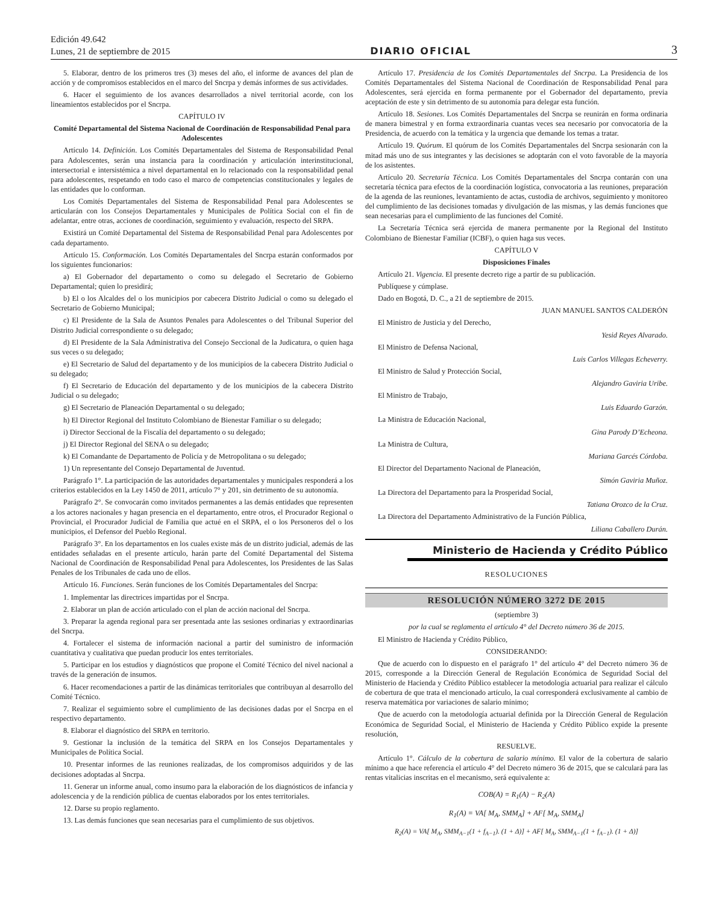Edición 49.642
Lunes, 21 de septiembre de 2015
DIARIO OFICIAL
3
5. Elaborar, dentro de los primeros tres (3) meses del año, el informe de avances del plan de acción y de compromisos establecidos en el marco del Sncrpa y demás informes de sus actividades.
6. Hacer el seguimiento de los avances desarrollados a nivel territorial acorde, con los lineamientos establecidos por el Sncrpa.
CAPÍTULO IV
Comité Departamental del Sistema Nacional de Coordinación de Responsabilidad Penal para Adolescentes
Artículo 14. Definición. Los Comités Departamentales del Sistema de Responsabilidad Penal para Adolescentes, serán una instancia para la coordinación y articulación interinstitucional, intersectorial e intersistémica a nivel departamental en lo relacionado con la responsabilidad penal para adolescentes, respetando en todo caso el marco de competencias constitucionales y legales de las entidades que lo conforman.
Los Comités Departamentales del Sistema de Responsabilidad Penal para Adolescentes se articularán con los Consejos Departamentales y Municipales de Política Social con el fin de adelantar, entre otras, acciones de coordinación, seguimiento y evaluación, respecto del SRPA.
Existirá un Comité Departamental del Sistema de Responsabilidad Penal para Adolescentes por cada departamento.
Artículo 15. Conformación. Los Comités Departamentales del Sncrpa estarán conformados por los siguientes funcionarios:
a) El Gobernador del departamento o como su delegado el Secretario de Gobierno Departamental; quien lo presidirá;
b) El o los Alcaldes del o los municipios por cabecera Distrito Judicial o como su delegado el Secretario de Gobierno Municipal;
c) El Presidente de la Sala de Asuntos Penales para Adolescentes o del Tribunal Superior del Distrito Judicial correspondiente o su delegado;
d) El Presidente de la Sala Administrativa del Consejo Seccional de la Judicatura, o quien haga sus veces o su delegado;
e) El Secretario de Salud del departamento y de los municipios de la cabecera Distrito Judicial o su delegado;
f) El Secretario de Educación del departamento y de los municipios de la cabecera Distrito Judicial o su delegado;
g) El Secretario de Planeación Departamental o su delegado;
h) El Director Regional del Instituto Colombiano de Bienestar Familiar o su delegado;
i) Director Seccional de la Fiscalía del departamento o su delegado;
j) El Director Regional del SENA o su delegado;
k) El Comandante de Departamento de Policía y de Metropolitana o su delegado;
1) Un representante del Consejo Departamental de Juventud.
Parágrafo 1°. La participación de las autoridades departamentales y municipales responderá a los criterios establecidos en la Ley 1450 de 2011, artículo 7° y 201, sin detrimento de su autonomía.
Parágrafo 2°. Se convocarán como invitados permanentes a las demás entidades que representen a los actores nacionales y hagan presencia en el departamento, entre otros, el Procurador Regional o Provincial, el Procurador Judicial de Familia que actué en el SRPA, el o los Personeros del o los municipios, el Defensor del Pueblo Regional.
Parágrafo 3°. En los departamentos en los cuales existe más de un distrito judicial, además de las entidades señaladas en el presente artículo, harán parte del Comité Departamental del Sistema Nacional de Coordinación de Responsabilidad Penal para Adolescentes, los Presidentes de las Salas Penales de los Tribunales de cada uno de ellos.
Artículo 16. Funciones. Serán funciones de los Comités Departamentales del Sncrpa:
1. Implementar las directrices impartidas por el Sncrpa.
2. Elaborar un plan de acción articulado con el plan de acción nacional del Sncrpa.
3. Preparar la agenda regional para ser presentada ante las sesiones ordinarias y extraordinarias del Sncrpa.
4. Fortalecer el sistema de información nacional a partir del suministro de información cuantitativa y cualitativa que puedan producir los entes territoriales.
5. Participar en los estudios y diagnósticos que propone el Comité Técnico del nivel nacional a través de la generación de insumos.
6. Hacer recomendaciones a partir de las dinámicas territoriales que contribuyan al desarrollo del Comité Técnico.
7. Realizar el seguimiento sobre el cumplimiento de las decisiones dadas por el Sncrpa en el respectivo departamento.
8. Elaborar el diagnóstico del SRPA en territorio.
9. Gestionar la inclusión de la temática del SRPA en los Consejos Departamentales y Municipales de Política Social.
10. Presentar informes de las reuniones realizadas, de los compromisos adquiridos y de las decisiones adoptadas al Sncrpa.
11. Generar un informe anual, como insumo para la elaboración de los diagnósticos de infancia y adolescencia y de la rendición pública de cuentas elaborados por los entes territoriales.
12. Darse su propio reglamento.
13. Las demás funciones que sean necesarias para el cumplimiento de sus objetivos.
Artículo 17. Presidencia de los Comités Departamentales del Sncrpa. La Presidencia de los Comités Departamentales del Sistema Nacional de Coordinación de Responsabilidad Penal para Adolescentes, será ejercida en forma permanente por el Gobernador del departamento, previa aceptación de este y sin detrimento de su autonomía para delegar esta función.
Artículo 18. Sesiones. Los Comités Departamentales del Sncrpa se reunirán en forma ordinaria de manera bimestral y en forma extraordinaria cuantas veces sea necesario por convocatoria de la Presidencia, de acuerdo con la temática y la urgencia que demande los temas a tratar.
Artículo 19. Quórum. El quórum de los Comités Departamentales del Sncrpa sesionarán con la mitad más uno de sus integrantes y las decisiones se adoptarán con el voto favorable de la mayoría de los asistentes.
Artículo 20. Secretaría Técnica. Los Comités Departamentales del Sncrpa contarán con una secretaría técnica para efectos de la coordinación logística, convocatoria a las reuniones, preparación de la agenda de las reuniones, levantamiento de actas, custodia de archivos, seguimiento y monitoreo del cumplimiento de las decisiones tomadas y divulgación de las mismas, y las demás funciones que sean necesarias para el cumplimiento de las funciones del Comité.
La Secretaría Técnica será ejercida de manera permanente por la Regional del Instituto Colombiano de Bienestar Familiar (ICBF), o quien haga sus veces.
CAPÍTULO V
Disposiciones Finales
Artículo 21. Vigencia. El presente decreto rige a partir de su publicación.
Publíquese y cúmplase.
Dado en Bogotá, D. C., a 21 de septiembre de 2015.
JUAN MANUEL SANTOS CALDERÓN
El Ministro de Justicia y del Derecho,
Yesid Reyes Alvarado.
El Ministro de Defensa Nacional,
Luis Carlos Villegas Echeverry.
El Ministro de Salud y Protección Social,
Alejandro Gaviria Uribe.
El Ministro de Trabajo,
Luis Eduardo Garzón.
La Ministra de Educación Nacional,
Gina Parody D’Echeona.
La Ministra de Cultura,
Mariana Garcés Córdoba.
El Director del Departamento Nacional de Planeación,
Simón Gaviria Muñoz.
La Directora del Departamento para la Prosperidad Social,
Tatiana Orozco de la Cruz.
La Directora del Departamento Administrativo de la Función Pública,
Liliana Caballero Durán.
Ministerio de Hacienda y Crédito Público
RESOLUCIONES
RESOLUCIÓN NÚMERO 3272 DE 2015
(septiembre 3)
por la cual se reglamenta el artículo 4° del Decreto número 36 de 2015.
El Ministro de Hacienda y Crédito Público,
CONSIDERANDO:
Que de acuerdo con lo dispuesto en el parágrafo 1° del artículo 4° del Decreto número 36 de 2015, corresponde a la Dirección General de Regulación Económica de Seguridad Social del Ministerio de Hacienda y Crédito Público establecer la metodología actuarial para realizar el cálculo de cobertura de que trata el mencionado artículo, la cual corresponderá exclusivamente al cambio de reserva matemática por variaciones de salario mínimo;
Que de acuerdo con la metodología actuarial definida por la Dirección General de Regulación Económica de Seguridad Social, el Ministerio de Hacienda y Crédito Público expide la presente resolución,
RESUELVE.
Artículo 1°. Cálculo de la cobertura de salario mínimo. El valor de la cobertura de salario mínimo a que hace referencia el artículo 4° del Decreto número 36 de 2015, que se calculará para las rentas vitalicias inscritas en el mecanismo, será equivalente a:
COB(A) = R<sub>1</sub>(A) − R<sub>2</sub>(A)
R<sub>1</sub>(A) = VA[ M<sub>A</sub>, SMM<sub>A</sub>] + AF[ M<sub>A</sub>, SMM<sub>A</sub>]
R<sub>2</sub>(A) = VA[ M<sub>A</sub>, SMM<sub>A−1</sub>(1 + f<sub>A−1</sub>). (1 + Δ)] + AF[ M<sub>A</sub>, SMM<sub>A−1</sub>(1 + f<sub>A−1</sub>). (1 + Δ)]